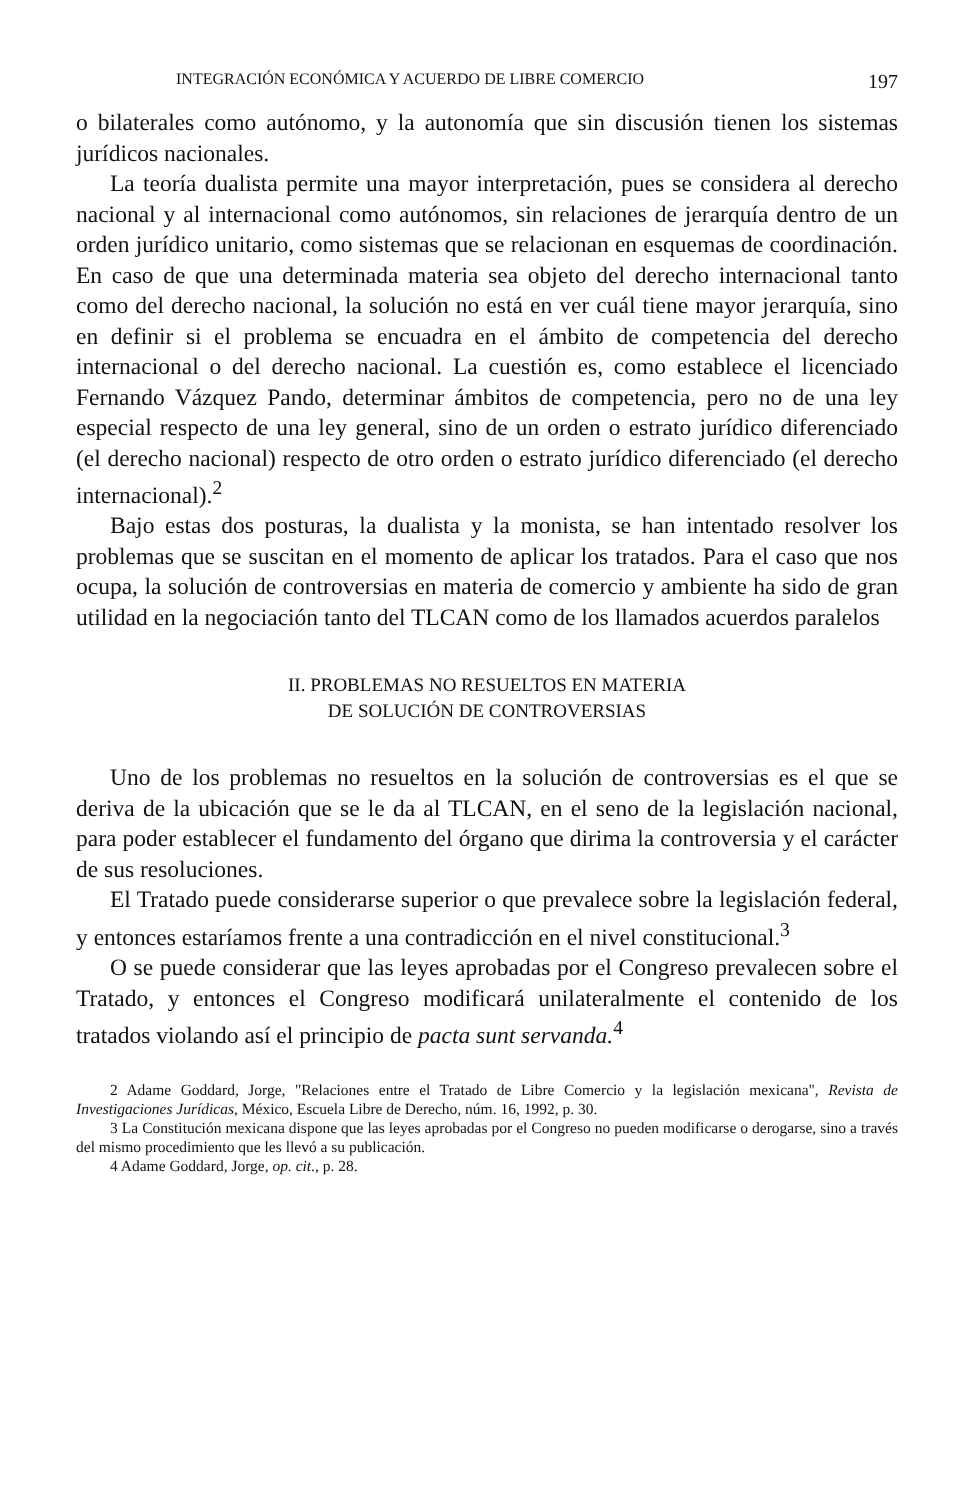INTEGRACIÓN ECONÓMICA Y ACUERDO DE LIBRE COMERCIO 197
o bilaterales como autónomo, y la autonomía que sin discusión tienen los sistemas jurídicos nacionales.
La teoría dualista permite una mayor interpretación, pues se considera al derecho nacional y al internacional como autónomos, sin relaciones de jerarquía dentro de un orden jurídico unitario, como sistemas que se relacionan en esquemas de coordinación. En caso de que una determinada materia sea objeto del derecho internacional tanto como del derecho nacional, la solución no está en ver cuál tiene mayor jerarquía, sino en definir si el problema se encuadra en el ámbito de competencia del derecho internacional o del derecho nacional. La cuestión es, como establece el licenciado Fernando Vázquez Pando, determinar ámbitos de competencia, pero no de una ley especial respecto de una ley general, sino de un orden o estrato jurídico diferenciado (el derecho nacional) respecto de otro orden o estrato jurídico diferenciado (el derecho internacional).<sup>2</sup>
Bajo estas dos posturas, la dualista y la monista, se han intentado resolver los problemas que se suscitan en el momento de aplicar los tratados. Para el caso que nos ocupa, la solución de controversias en materia de comercio y ambiente ha sido de gran utilidad en la negociación tanto del TLCAN como de los llamados acuerdos paralelos
II. PROBLEMAS NO RESUELTOS EN MATERIA
DE SOLUCIÓN DE CONTROVERSIAS
Uno de los problemas no resueltos en la solución de controversias es el que se deriva de la ubicación que se le da al TLCAN, en el seno de la legislación nacional, para poder establecer el fundamento del órgano que dirima la controversia y el carácter de sus resoluciones.
El Tratado puede considerarse superior o que prevalece sobre la legislación federal, y entonces estaríamos frente a una contradicción en el nivel constitucional.<sup>3</sup>
O se puede considerar que las leyes aprobadas por el Congreso prevalecen sobre el Tratado, y entonces el Congreso modificará unilateralmente el contenido de los tratados violando así el principio de pacta sunt servanda.<sup>4</sup>
2 Adame Goddard, Jorge, "Relaciones entre el Tratado de Libre Comercio y la legislación mexicana", Revista de Investigaciones Jurídicas, México, Escuela Libre de Derecho, núm. 16, 1992, p. 30.
3 La Constitución mexicana dispone que las leyes aprobadas por el Congreso no pueden modificarse o derogarse, sino a través del mismo procedimiento que les llevó a su publicación.
4 Adame Goddard, Jorge, op. cit., p. 28.